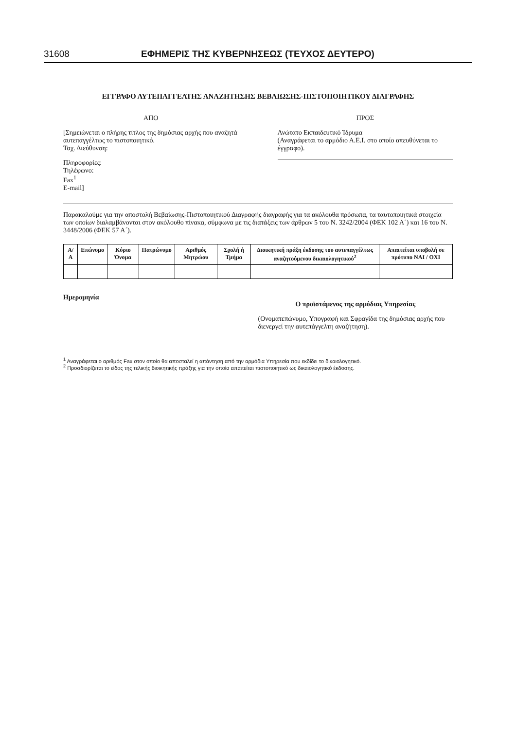31608 ΕΦΗΜΕΡΙΣ ΤΗΣ ΚΥΒΕΡΝΗΣΕΩΣ (ΤΕΥΧΟΣ ΔΕΥΤΕΡΟ)
ΕΓΓΡΑΦΟ ΑΥΤΕΠΑΓΓΕΛΤΗΣ ΑΝΑΖΗΤΗΣΗΣ ΒΕΒΑΙΩΣΗΣ-ΠΙΣΤΟΠΟΙΗΤΙΚΟΥ ΔΙΑΓΡΑΦΗΣ
ΑΠΟ
[Σημειώνεται ο πλήρης τίτλος της δημόσιας αρχής που αναζητά αυτεπαγγέλτως το πιστοποιητικό.
Ταχ. Διεύθυνση:
Πληροφορίες:
Τηλέφωνο:
Fax<sup>1</sup>
E-mail]
ΠΡΟΣ
Ανώτατο Εκπαιδευτικό Ίδρυμα
(Αναγράφεται το αρμόδιο Α.Ε.Ι. στο οποίο απευθύνεται το έγγραφο).
Παρακαλούμε για την αποστολή Βεβαίωσης-Πιστοποιητικού Διαγραφής διαγραφής για τα ακόλουθα πρόσωπα, τα ταυτοποιητικά στοιχεία των οποίων διαλαμβάνονται στον ακόλουθο πίνακα, σύμφωνα με τις διατάξεις των άρθρων 5 του Ν. 3242/2004 (ΦΕΚ 102 Α΄) και 16 του Ν. 3448/2006 (ΦΕΚ 57 Α΄).
| Α/Α | Επώνυμο | Κύριο Όνομα | Πατρώνυμο | Αριθμός Μητρώου | Σχολή ή Τμήμα | Διοικητική πράξη έκδοσης του αυτεπαγγέλτως αναζητούμενου δικαιολογητικού<sup>2</sup> | Απαιτείται υποβολή σε πρότυπο ΝΑΙ / ΟΧΙ |
| --- | --- | --- | --- | --- | --- | --- | --- |
Ημερομηνία
Ο προϊστάμενος της αρμόδιας Υπηρεσίας
(Ονοματεπώνυμο, Υπογραφή και Σφραγίδα της δημόσιας αρχής που διενεργεί την αυτεπάγγελτη αναζήτηση).
<sup>1</sup> Αναγράφεται ο αριθμός Fax στον οποίο θα αποσταλεί η απάντηση από την αρμόδια Υπηρεσία που εκδίδει το δικαιολογητικό.
<sup>2</sup> Προσδιορίζεται το είδος της τελικής διοικητικής πράξης για την οποία απαιτείται πιστοποιητικό ως δικαιολογητικό έκδοσης.